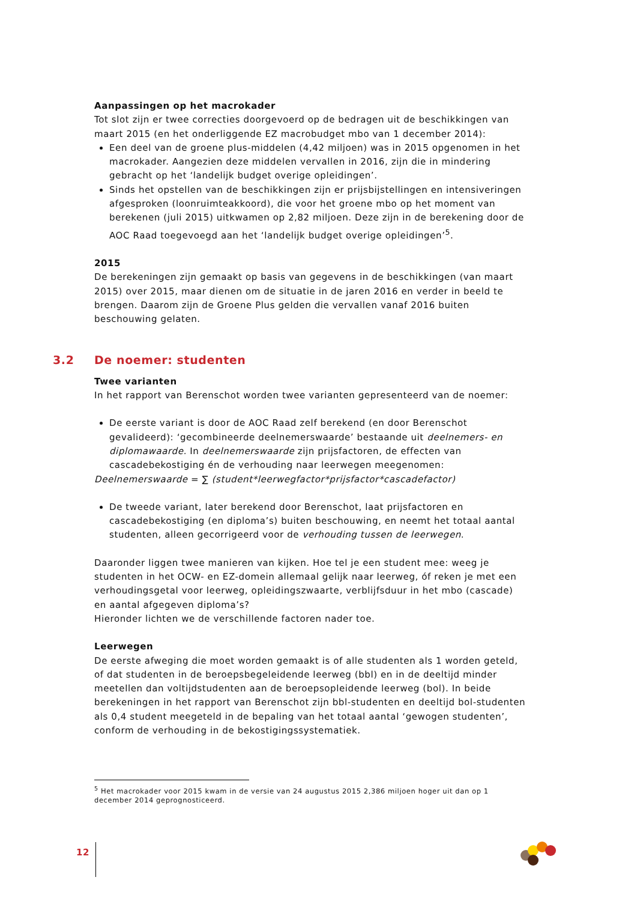Aanpassingen op het macrokader
Tot slot zijn er twee correcties doorgevoerd op de bedragen uit de beschikkingen van maart 2015 (en het onderliggende EZ macrobudget mbo van 1 december 2014):
Een deel van de groene plus-middelen (4,42 miljoen) was in 2015 opgenomen in het macrokader. Aangezien deze middelen vervallen in 2016, zijn die in mindering gebracht op het ‘landelijk budget overige opleidingen’.
Sinds het opstellen van de beschikkingen zijn er prijsbijstellingen en intensiveringen afgesproken (loonruimteakkoord), die voor het groene mbo op het moment van berekenen (juli 2015) uitkwamen op 2,82 miljoen. Deze zijn in de berekening door de AOC Raad toegevoegd aan het ‘landelijk budget overige opleidingen’<sup>5</sup>.
2015
De berekeningen zijn gemaakt op basis van gegevens in de beschikkingen (van maart 2015) over 2015, maar dienen om de situatie in de jaren 2016 en verder in beeld te brengen. Daarom zijn de Groene Plus gelden die vervallen vanaf 2016 buiten beschouwing gelaten.
3.2 De noemer: studenten
Twee varianten
In het rapport van Berenschot worden twee varianten gepresenteerd van de noemer:
De eerste variant is door de AOC Raad zelf berekend (en door Berenschot gevalideerd): ‘gecombineerde deelnemerswaarde’ bestaande uit deelnemers- en diplomawaarde. In deelnemerswaarde zijn prijsfactoren, de effecten van cascadebekostiging én de verhouding naar leerwegen meegenomen:
Deelnemerswaarde = ∑ (student*leerwegfactor*prijsfactor*cascadefactor)
De tweede variant, later berekend door Berenschot, laat prijsfactoren en cascadebekostiging (en diploma’s) buiten beschouwing, en neemt het totaal aantal studenten, alleen gecorrigeerd voor de verhouding tussen de leerwegen.
Daaronder liggen twee manieren van kijken. Hoe tel je een student mee: weeg je studenten in het OCW- en EZ-domein allemaal gelijk naar leerweg, óf reken je met een verhoudingsgetal voor leerweg, opleidingszwaarte, verblijfsduur in het mbo (cascade) en aantal afgegeven diploma’s?
Hieronder lichten we de verschillende factoren nader toe.
Leerwegen
De eerste afweging die moet worden gemaakt is of alle studenten als 1 worden geteld, of dat studenten in de beroepsbegeleidende leerweg (bbl) en in de deeltijd minder meetellen dan voltijdstudenten aan de beroepsopleidende leerweg (bol). In beide berekeningen in het rapport van Berenschot zijn bbl-studenten en deeltijd bol-studenten als 0,4 student meegeteld in de bepaling van het totaal aantal ‘gewogen studenten’, conform de verhouding in de bekostigingssystematiek.
<sup>5</sup> Het macrokader voor 2015 kwam in de versie van 24 augustus 2015 2,386 miljoen hoger uit dan op 1 december 2014 geprognosticeerd.
12